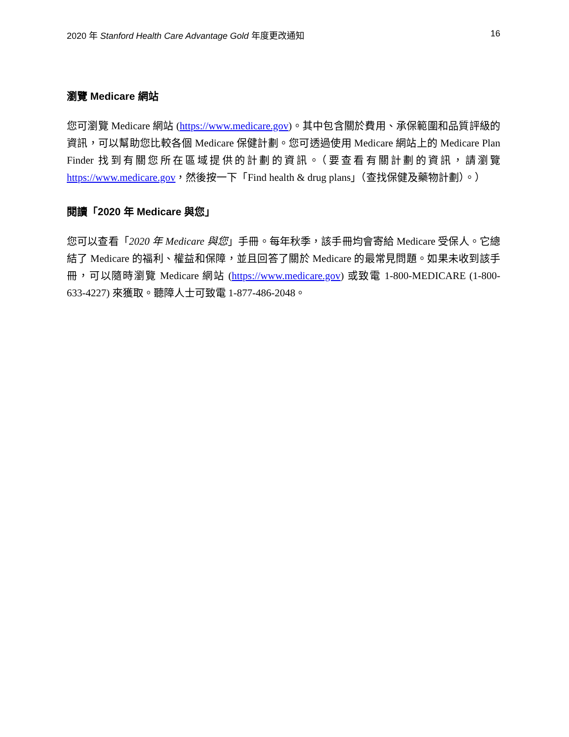2020 年 Stanford Health Care Advantage Gold 年度更改通知 16
瀏覽 Medicare 網站
您可瀏覽 Medicare 網站 (https://www.medicare.gov)。其中包含關於費用、承保範圍和品質評級的資訊，可以幫助您比較各個 Medicare 保健計劃。您可透過使用 Medicare 網站上的 Medicare Plan Finder 找到有關您所在區域提供的計劃的資訊。（要查看有關計劃的資訊，請瀏覽 https://www.medicare.gov，然後按一下「Find health & drug plans」（查找保健及藥物計劃）。）
閱讀「2020 年 Medicare 與您」
您可以查看「2020 年 Medicare 與您」手冊。每年秋季，該手冊均會寄給 Medicare 受保人。它總結了 Medicare 的福利、權益和保障，並且回答了關於 Medicare 的最常見問題。如果未收到該手冊，可以隨時瀏覽 Medicare 網站 (https://www.medicare.gov) 或致電 1-800-MEDICARE (1-800-633-4227) 來獲取。聽障人士可致電 1-877-486-2048。